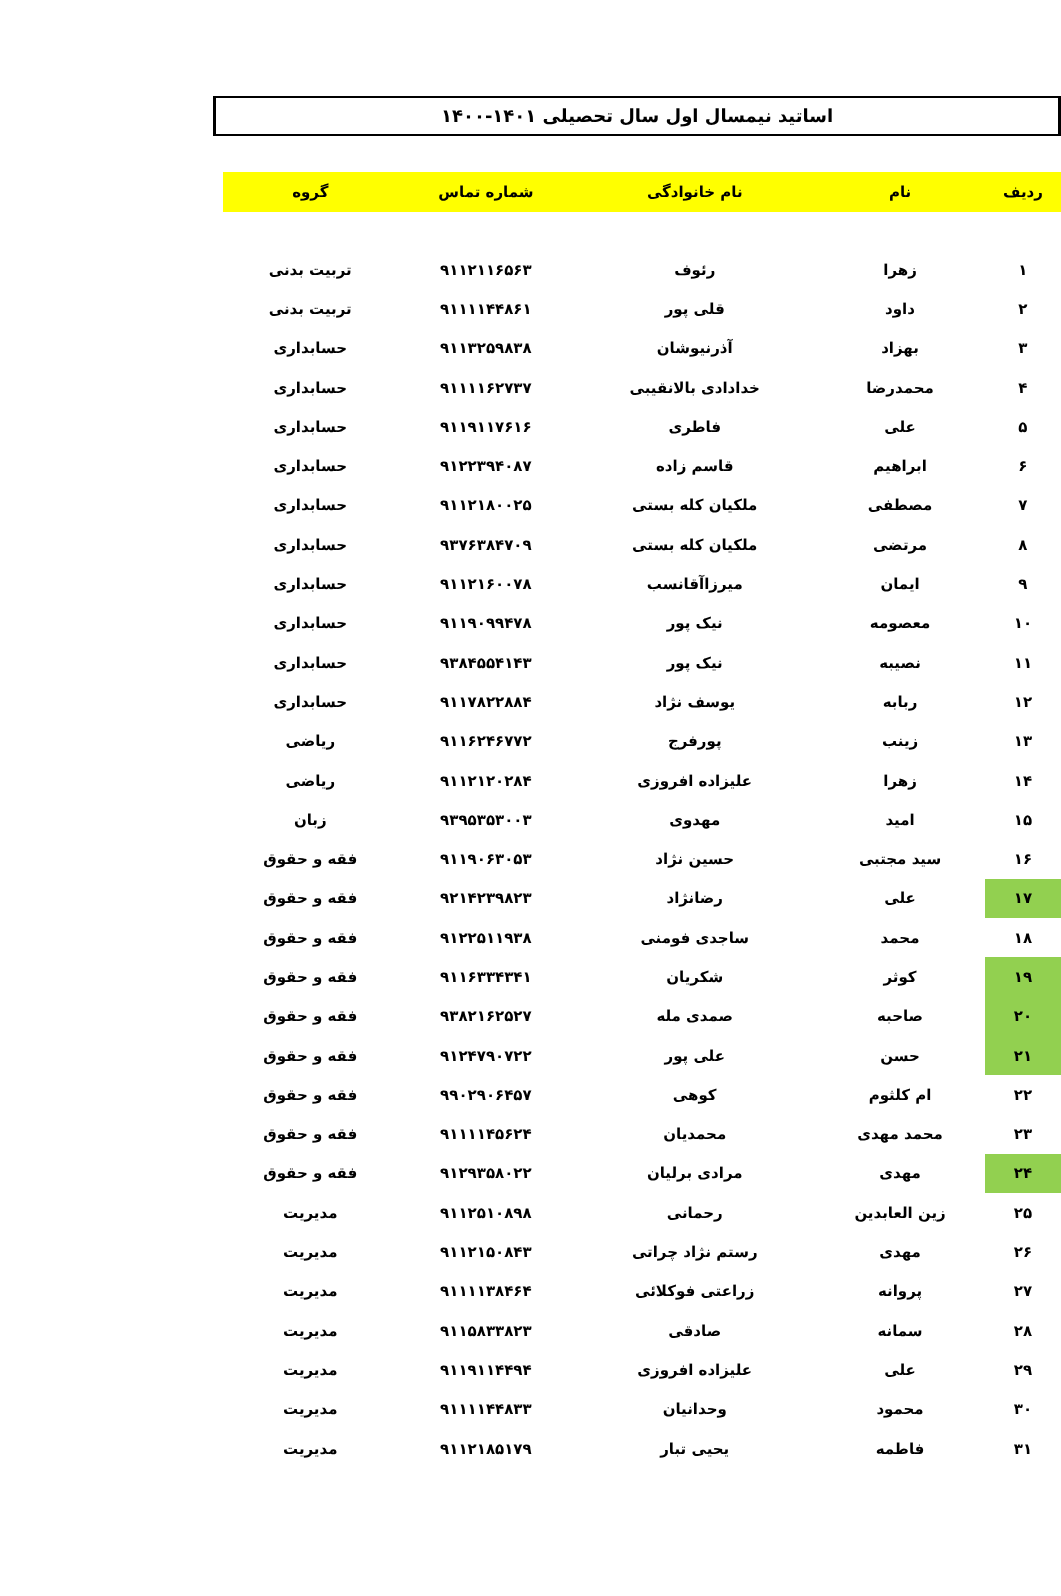اساتید نیمسال اول سال تحصیلی ۱۴۰۱-۱۴۰۰
| ردیف | نام | نام خانوادگی | شماره تماس | گروه |
| --- | --- | --- | --- | --- |
| ۱ | زهرا | رئوف | ۹۱۱۲۱۱۶۵۶۳ | تربیت بدنی |
| ۲ | داود | قلی پور | ۹۱۱۱۱۴۴۸۶۱ | تربیت بدنی |
| ۳ | بهزاد | آذرنیوشان | ۹۱۱۳۲۵۹۸۳۸ | حسابداری |
| ۴ | محمدرضا | خدادادی بالانقیبی | ۹۱۱۱۱۶۲۷۳۷ | حسابداری |
| ۵ | علی | فاطری | ۹۱۱۹۱۱۷۶۱۶ | حسابداری |
| ۶ | ابراهیم | قاسم زاده | ۹۱۲۲۳۹۴۰۸۷ | حسابداری |
| ۷ | مصطفی | ملکیان کله بستی | ۹۱۱۲۱۸۰۰۲۵ | حسابداری |
| ۸ | مرتضی | ملکیان کله بستی | ۹۳۷۶۳۸۴۷۰۹ | حسابداری |
| ۹ | ایمان | میرزاآقانسب | ۹۱۱۲۱۶۰۰۷۸ | حسابداری |
| ۱۰ | معصومه | نیک پور | ۹۱۱۹۰۹۹۴۷۸ | حسابداری |
| ۱۱ | نصیبه | نیک پور | ۹۳۸۴۵۵۴۱۴۳ | حسابداری |
| ۱۲ | ربابه | یوسف نژاد | ۹۱۱۷۸۲۲۸۸۴ | حسابداری |
| ۱۳ | زینب | پورفرج | ۹۱۱۶۲۴۶۷۷۲ | ریاضی |
| ۱۴ | زهرا | علیزاده افروزی | ۹۱۱۲۱۲۰۲۸۴ | ریاضی |
| ۱۵ | امید | مهدوی | ۹۳۹۵۳۵۳۰۰۳ | زبان |
| ۱۶ | سید مجتبی | حسین نژاد | ۹۱۱۹۰۶۳۰۵۳ | فقه و حقوق |
| ۱۷ | علی | رضانژاد | ۹۲۱۴۲۳۹۸۲۳ | فقه و حقوق |
| ۱۸ | محمد | ساجدی فومنی | ۹۱۲۲۵۱۱۹۳۸ | فقه و حقوق |
| ۱۹ | کوثر | شکریان | ۹۱۱۶۳۳۴۳۴۱ | فقه و حقوق |
| ۲۰ | صاحبه | صمدی مله | ۹۳۸۲۱۶۲۵۲۷ | فقه و حقوق |
| ۲۱ | حسن | علی پور | ۹۱۲۴۷۹۰۷۲۲ | فقه و حقوق |
| ۲۲ | ام کلثوم | کوهی | ۹۹۰۲۹۰۶۴۵۷ | فقه و حقوق |
| ۲۳ | محمد مهدی | محمدیان | ۹۱۱۱۱۴۵۶۲۴ | فقه و حقوق |
| ۲۴ | مهدی | مرادی برلیان | ۹۱۲۹۳۵۸۰۲۲ | فقه و حقوق |
| ۲۵ | زین العابدین | رحمانی | ۹۱۱۲۵۱۰۸۹۸ | مدیریت |
| ۲۶ | مهدی | رستم نژاد چراتی | ۹۱۱۲۱۵۰۸۴۳ | مدیریت |
| ۲۷ | پروانه | زراعتی فوکلائی | ۹۱۱۱۱۳۸۴۶۴ | مدیریت |
| ۲۸ | سمانه | صادقی | ۹۱۱۵۸۳۳۸۲۳ | مدیریت |
| ۲۹ | علی | علیزاده افروزی | ۹۱۱۹۱۱۴۴۹۴ | مدیریت |
| ۳۰ | محمود | وحدانیان | ۹۱۱۱۱۴۴۸۳۳ | مدیریت |
| ۳۱ | فاطمه | یحیی تبار | ۹۱۱۲۱۸۵۱۷۹ | مدیریت |